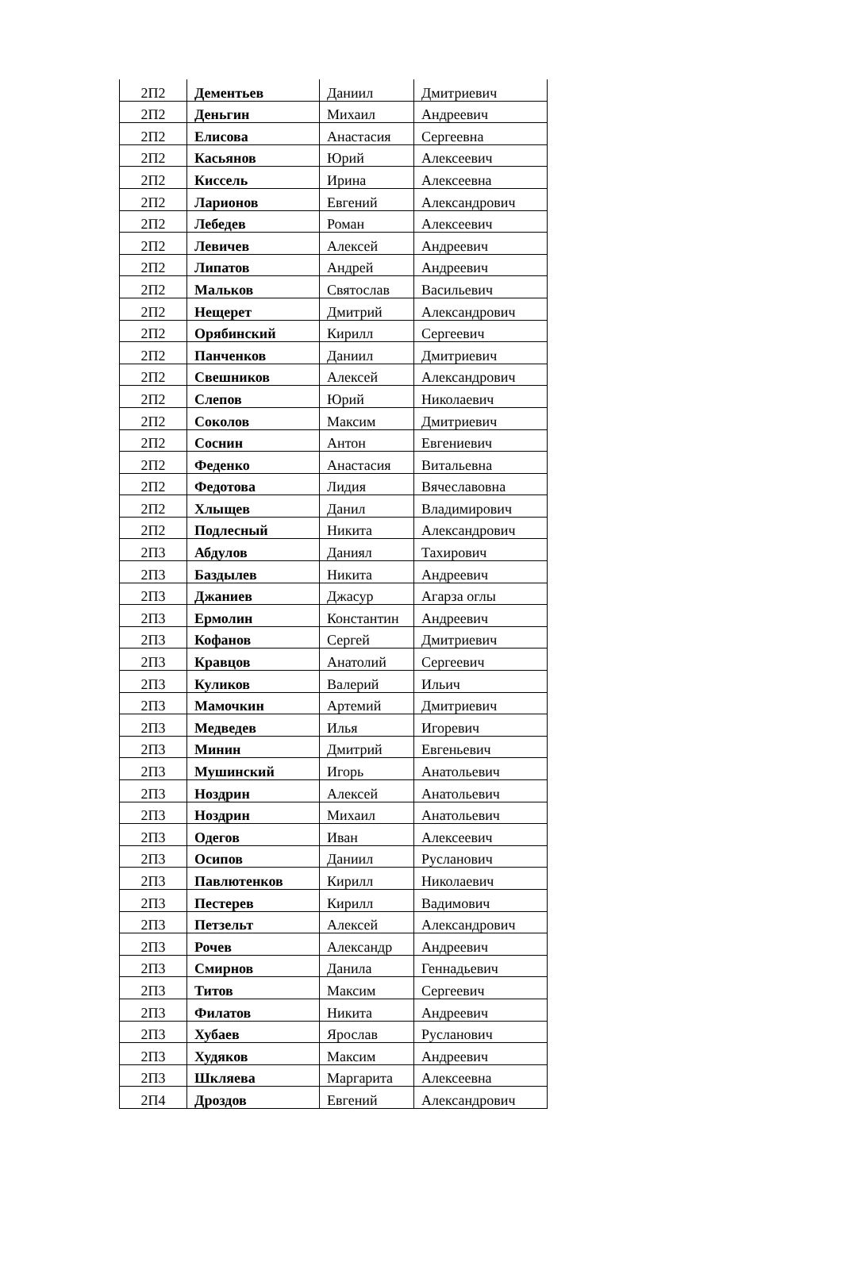| 2П2 | Дементьев | Даниил | Дмитриевич |
| 2П2 | Деньгин | Михаил | Андреевич |
| 2П2 | Елисова | Анастасия | Сергеевна |
| 2П2 | Касьянов | Юрий | Алексеевич |
| 2П2 | Киссель | Ирина | Алексеевна |
| 2П2 | Ларионов | Евгений | Александрович |
| 2П2 | Лебедев | Роман | Алексеевич |
| 2П2 | Левичев | Алексей | Андреевич |
| 2П2 | Липатов | Андрей | Андреевич |
| 2П2 | Мальков | Святослав | Васильевич |
| 2П2 | Нещерет | Дмитрий | Александрович |
| 2П2 | Орябинский | Кирилл | Сергеевич |
| 2П2 | Панченков | Даниил | Дмитриевич |
| 2П2 | Свешников | Алексей | Александрович |
| 2П2 | Слепов | Юрий | Николаевич |
| 2П2 | Соколов | Максим | Дмитриевич |
| 2П2 | Соснин | Антон | Евгениевич |
| 2П2 | Феденко | Анастасия | Витальевна |
| 2П2 | Федотова | Лидия | Вячеславовна |
| 2П2 | Хлыщев | Данил | Владимирович |
| 2П2 | Подлесный | Никита | Александрович |
| 2П3 | Абдулов | Даниял | Тахирович |
| 2П3 | Баздылев | Никита | Андреевич |
| 2П3 | Джаниев | Джасур | Агарза оглы |
| 2П3 | Ермолин | Константин | Андреевич |
| 2П3 | Кофанов | Сергей | Дмитриевич |
| 2П3 | Кравцов | Анатолий | Сергеевич |
| 2П3 | Куликов | Валерий | Ильич |
| 2П3 | Мамочкин | Артемий | Дмитриевич |
| 2П3 | Медведев | Илья | Игоревич |
| 2П3 | Минин | Дмитрий | Евгеньевич |
| 2П3 | Мушинский | Игорь | Анатольевич |
| 2П3 | Ноздрин | Алексей | Анатольевич |
| 2П3 | Ноздрин | Михаил | Анатольевич |
| 2П3 | Одегов | Иван | Алексеевич |
| 2П3 | Осипов | Даниил | Русланович |
| 2П3 | Павлютенков | Кирилл | Николаевич |
| 2П3 | Пестерев | Кирилл | Вадимович |
| 2П3 | Петзельт | Алексей | Александрович |
| 2П3 | Рочев | Александр | Андреевич |
| 2П3 | Смирнов | Данила | Геннадьевич |
| 2П3 | Титов | Максим | Сергеевич |
| 2П3 | Филатов | Никита | Андреевич |
| 2П3 | Хубаев | Ярослав | Русланович |
| 2П3 | Худяков | Максим | Андреевич |
| 2П3 | Шкляева | Маргарита | Алексеевна |
| 2П4 | Дроздов | Евгений | Александрович |